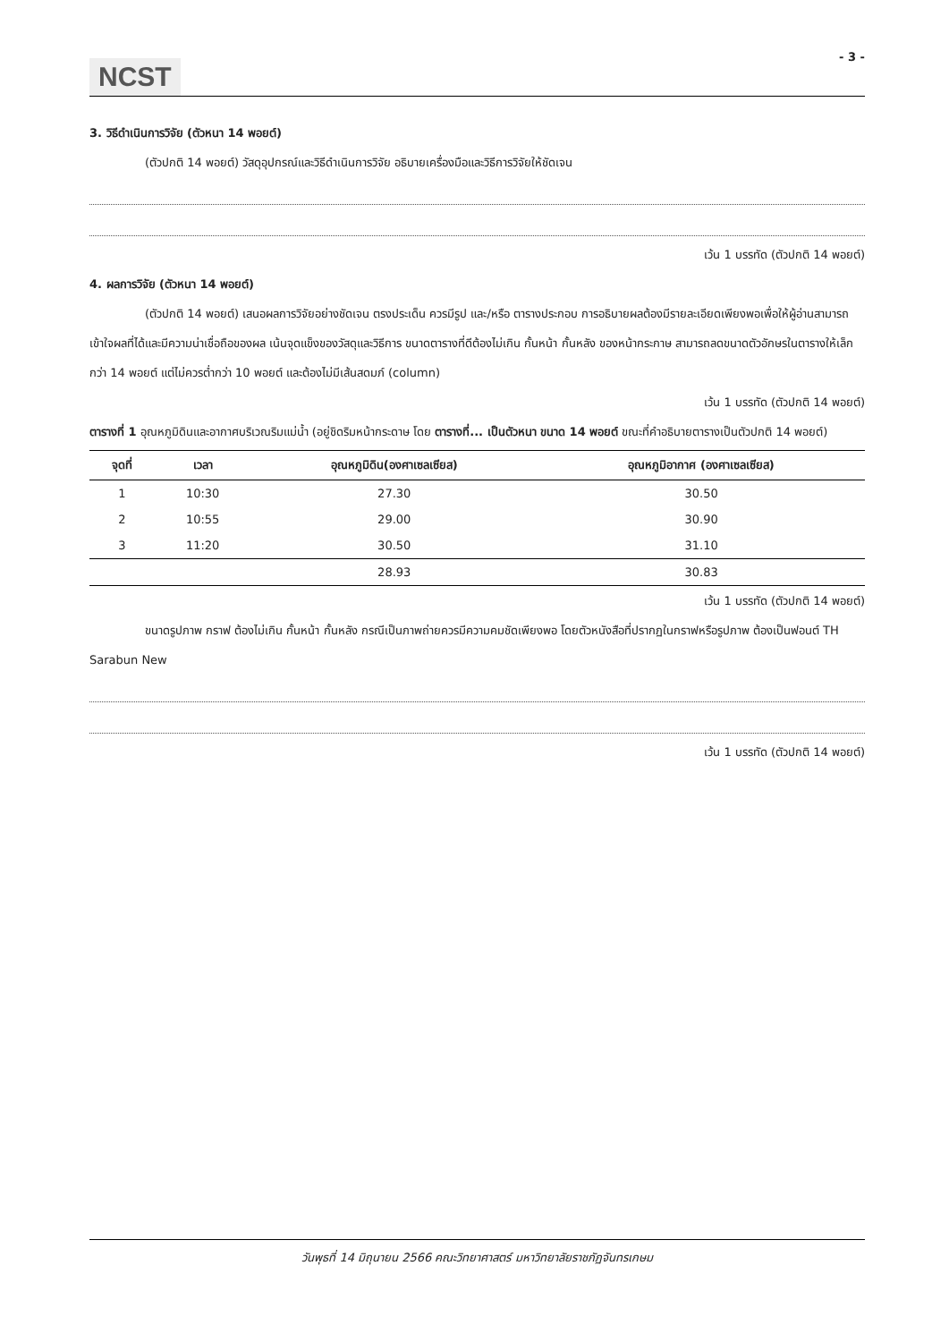NCST
- 3 -
3. วิธีดำเนินการวิจัย (ตัวหนา 14 พอยต์)
(ตัวปกติ 14 พอยต์) วัสดุอุปกรณ์และวิธีดำเนินการวิจัย อธิบายเครื่องมือและวิธีการวิจัยให้ชัดเจน
เว้น 1 บรรทัด (ตัวปกติ 14 พอยต์)
4. ผลการวิจัย (ตัวหนา 14 พอยต์)
(ตัวปกติ 14 พอยต์) เสนอผลการวิจัยอย่างชัดเจน ตรงประเด็น ควรมีรูป และ/หรือ ตารางประกอบ การอธิบายผลต้องมีรายละเอียดเพียงพอเพื่อให้ผู้อ่านสามารถเข้าใจผลที่ได้และมีความน่าเชื่อถือของผล เน้นจุดแข็งของวัสดุและวิธีการ ขนาดตารางที่ดีต้องไม่เกิน กั้นหน้า กั้นหลัง ของหน้ากระกาษ สามารถลดขนาดตัวอักษรในตารางให้เล็กกว่า 14 พอยต์ แต่ไม่ควรต่ำกว่า 10 พอยต์ และต้องไม่มีเส้นสดมภ์ (column)
เว้น 1 บรรทัด (ตัวปกติ 14 พอยต์)
ตารางที่ 1 อุณหภูมิดินและอากาศบริเวณริมแม่น้ำ (อยู่ชิดริมหน้ากระดาษ โดย ตารางที่... เป็นตัวหนา ขนาด 14 พอยต์ ขณะที่คำอธิบายตารางเป็นตัวปกติ 14 พอยต์)
| จุดที่ | เวลา | อุณหภูมิดิน(องศาเซลเซียส) | อุณหภูมิอากาศ (องศาเซลเซียส) |
| --- | --- | --- | --- |
| 1 | 10:30 | 27.30 | 30.50 |
| 2 | 10:55 | 29.00 | 30.90 |
| 3 | 11:20 | 30.50 | 31.10 |
| | | 28.93 | 30.83 |
เว้น 1 บรรทัด (ตัวปกติ 14 พอยต์)
ขนาดรูปภาพ กราฟ ต้องไม่เกิน กั้นหน้า กั้นหลัง กรณีเป็นภาพถ่ายควรมีความคมชัดเพียงพอ โดยตัวหนังสือที่ปรากฏในกราฟหรือรูปภาพ ต้องเป็นฟอนต์ TH Sarabun New
เว้น 1 บรรทัด (ตัวปกติ 14 พอยต์)
วันพุธที่ 14 มิถุนายน 2566 คณะวิทยาศาสตร์ มหาวิทยาลัยราชภัฏจันทรเกษม